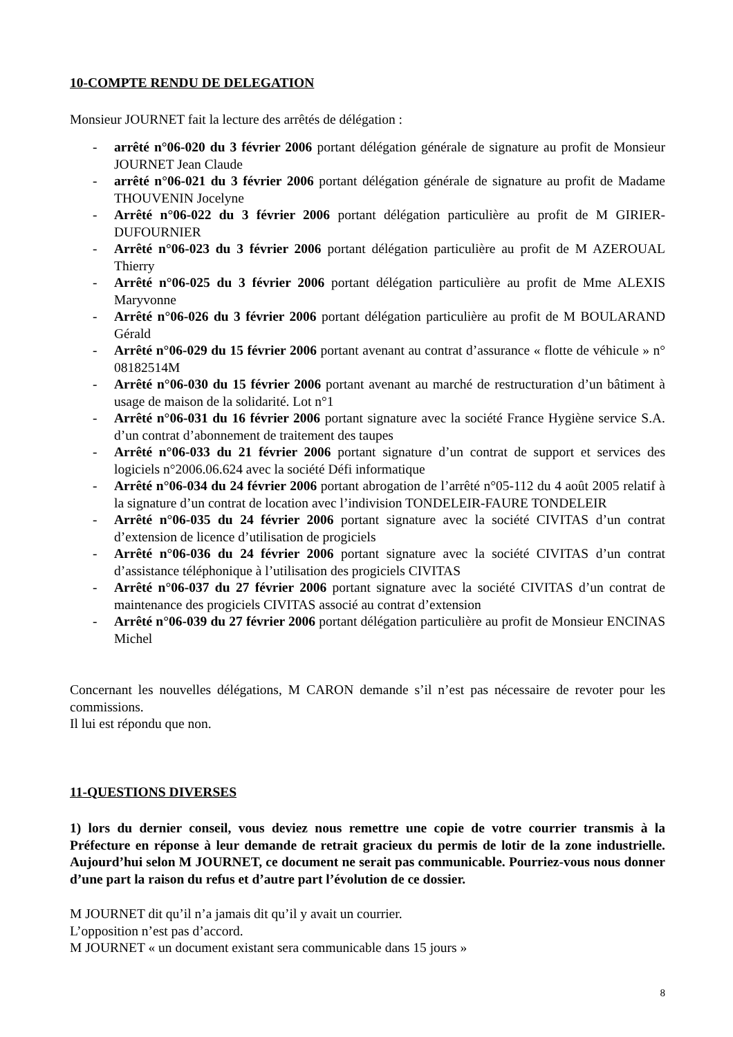10-COMPTE RENDU DE DELEGATION
Monsieur JOURNET fait la lecture des arrêtés de délégation :
- arrêté n°06-020 du 3 février 2006 portant délégation générale de signature au profit de Monsieur JOURNET Jean Claude
- arrêté n°06-021 du 3 février 2006 portant délégation générale de signature au profit de Madame THOUVENIN Jocelyne
- Arrêté n°06-022 du 3 février 2006 portant délégation particulière au profit de M GIRIER-DUFOURNIER
- Arrêté n°06-023 du 3 février 2006 portant délégation particulière au profit de M AZEROUAL Thierry
- Arrêté n°06-025 du 3 février 2006 portant délégation particulière au profit de Mme ALEXIS Maryvonne
- Arrêté n°06-026 du 3 février 2006 portant délégation particulière au profit de M BOULARAND Gérald
- Arrêté n°06-029 du 15 février 2006 portant avenant au contrat d’assurance « flotte de véhicule » n° 08182514M
- Arrêté n°06-030 du 15 février 2006 portant avenant au marché de restructuration d’un bâtiment à usage de maison de la solidarité. Lot n°1
- Arrêté n°06-031 du 16 février 2006 portant signature avec la société France Hygiène service S.A. d’un contrat d’abonnement de traitement des taupes
- Arrêté n°06-033 du 21 février 2006 portant signature d’un contrat de support et services des logiciels n°2006.06.624 avec la société Défi informatique
- Arrêté n°06-034 du 24 février 2006 portant abrogation de l’arrêté n°05-112 du 4 août 2005 relatif à la signature d’un contrat de location avec l’indivision TONDELEIR-FAURE TONDELEIR
- Arrêté n°06-035 du 24 février 2006 portant signature avec la société CIVITAS d’un contrat d’extension de licence d’utilisation de progiciels
- Arrêté n°06-036 du 24 février 2006 portant signature avec la société CIVITAS d’un contrat d’assistance téléphonique à l’utilisation des progiciels CIVITAS
- Arrêté n°06-037 du 27 février 2006 portant signature avec la société CIVITAS d’un contrat de maintenance des progiciels CIVITAS associé au contrat d’extension
- Arrêté n°06-039 du 27 février 2006 portant délégation particulière au profit de Monsieur ENCINAS Michel
Concernant les nouvelles délégations, M CARON demande s’il n’est pas nécessaire de revoter pour les commissions.
Il lui est répondu que non.
11-QUESTIONS DIVERSES
1) lors du dernier conseil, vous deviez nous remettre une copie de votre courrier transmis à la Préfecture en réponse à leur demande de retrait gracieux du permis de lotir de la zone industrielle. Aujourd’hui selon M JOURNET, ce document ne serait pas communicable. Pourriez-vous nous donner d’une part la raison du refus et d’autre part l’évolution de ce dossier.
M JOURNET dit qu’il n’a jamais dit qu’il y avait un courrier.
L’opposition n’est pas d’accord.
M JOURNET « un document existant sera communicable dans 15 jours »
8